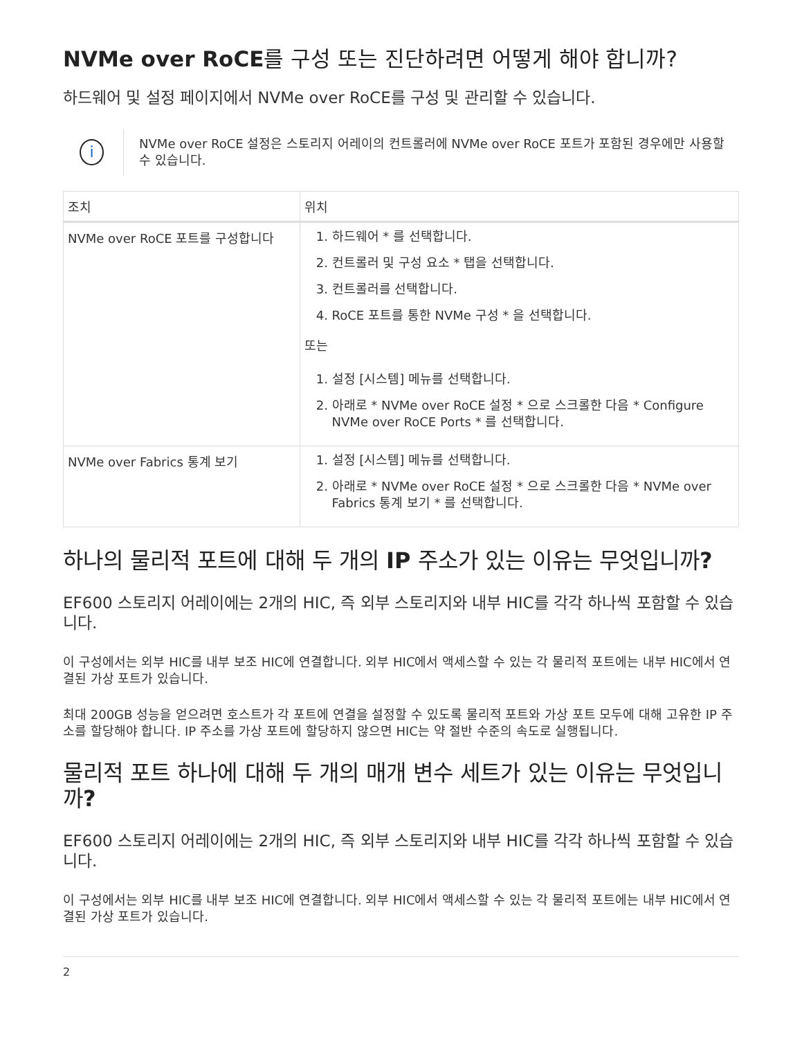NVMe over RoCE를 구성 또는 진단하려면 어떻게 해야 합니까?
하드웨어 및 설정 페이지에서 NVMe over RoCE를 구성 및 관리할 수 있습니다.
i
NVMe over RoCE 설정은 스토리지 어레이의 컨트롤러에 NVMe over RoCE 포트가 포함된 경우에만 사용할 수 있습니다.
| 조치 | 위치 |
| --- | --- |
| NVMe over RoCE 포트를 구성합니다 | 1. 하드웨어 * 를 선택합니다. 2. 컨트롤러 및 구성 요소 * 탭을 선택합니다. 3. 컨트롤러를 선택합니다. 4. RoCE 포트를 통한 NVMe 구성 * 을 선택합니다. 또는 1. 설정 [시스템] 메뉴를 선택합니다. 2. 아래로 * NVMe over RoCE 설정 * 으로 스크롤한 다음 * Configure NVMe over RoCE Ports * 를 선택합니다. |
| NVMe over Fabrics 통계 보기 | 1. 설정 [시스템] 메뉴를 선택합니다. 2. 아래로 * NVMe over RoCE 설정 * 으로 스크롤한 다음 * NVMe over Fabrics 통계 보기 * 를 선택합니다. |
하나의 물리적 포트에 대해 두 개의 IP 주소가 있는 이유는 무엇입니까?
EF600 스토리지 어레이에는 2개의 HIC, 즉 외부 스토리지와 내부 HIC를 각각 하나씩 포함할 수 있습니다.
이 구성에서는 외부 HIC를 내부 보조 HIC에 연결합니다. 외부 HIC에서 액세스할 수 있는 각 물리적 포트에는 내부 HIC에서 연결된 가상 포트가 있습니다.
최대 200GB 성능을 얻으려면 호스트가 각 포트에 연결을 설정할 수 있도록 물리적 포트와 가상 포트 모두에 대해 고유한 IP 주소를 할당해야 합니다. IP 주소를 가상 포트에 할당하지 않으면 HIC는 약 절반 수준의 속도로 실행됩니다.
물리적 포트 하나에 대해 두 개의 매개 변수 세트가 있는 이유는 무엇입니까?
EF600 스토리지 어레이에는 2개의 HIC, 즉 외부 스토리지와 내부 HIC를 각각 하나씩 포함할 수 있습니다.
이 구성에서는 외부 HIC를 내부 보조 HIC에 연결합니다. 외부 HIC에서 액세스할 수 있는 각 물리적 포트에는 내부 HIC에서 연결된 가상 포트가 있습니다.
2